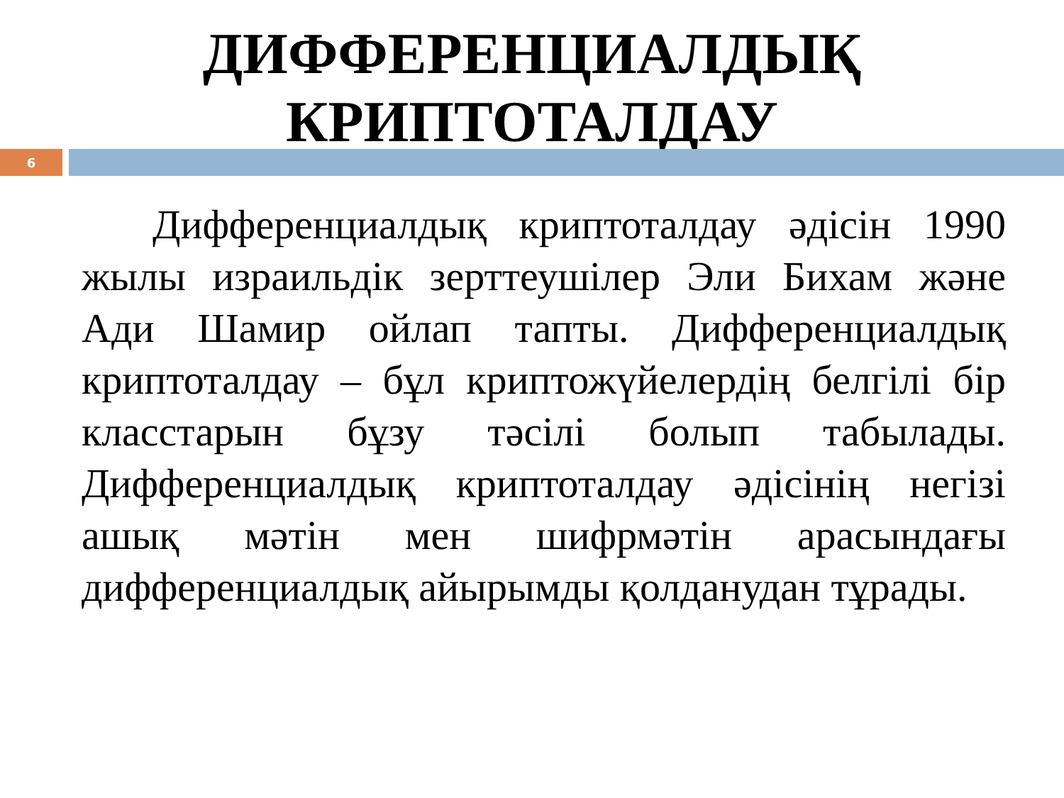ДИФФЕРЕНЦИАЛДЫҚ
КРИПТОТАЛДАУ
6
Дифференциалдық криптоталдау әдісін 1990 жылы израильдік зерттеушілер Эли Бихам және Ади Шамир ойлап тапты. Дифференциалдық криптоталдау – бұл криптожүйелердің белгілі бір класстарын бұзу тәсілі болып табылады. Дифференциалдық криптоталдау әдісінің негізі ашық мәтін мен шифрмәтін арасындағы дифференциалдық айырымды қолданудан тұрады.